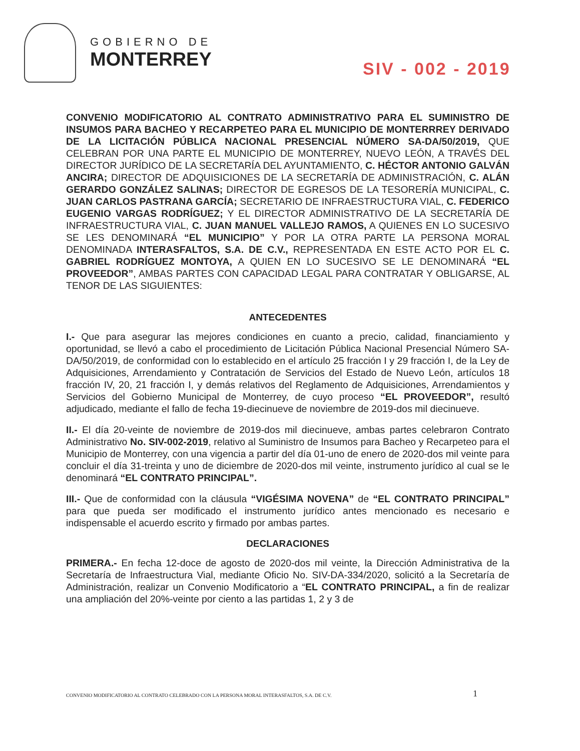GOBIERNO DE
MONTERREY
SIV - 002 - 2019
CONVENIO MODIFICATORIO AL CONTRATO ADMINISTRATIVO PARA EL SUMINISTRO DE INSUMOS PARA BACHEO Y RECARPETEO PARA EL MUNICIPIO DE MONTERRREY DERIVADO DE LA LICITACIÓN PÚBLICA NACIONAL PRESENCIAL NÚMERO SA-DA/50/2019, QUE CELEBRAN POR UNA PARTE EL MUNICIPIO DE MONTERREY, NUEVO LEÓN, A TRAVÉS DEL DIRECTOR JURÍDICO DE LA SECRETARÍA DEL AYUNTAMIENTO, C. HÉCTOR ANTONIO GALVÁN ANCIRA; DIRECTOR DE ADQUISICIONES DE LA SECRETARÍA DE ADMINISTRACIÓN, C. ALÁN GERARDO GONZÁLEZ SALINAS; DIRECTOR DE EGRESOS DE LA TESORERÍA MUNICIPAL, C. JUAN CARLOS PASTRANA GARCÍA; SECRETARIO DE INFRAESTRUCTURA VIAL, C. FEDERICO EUGENIO VARGAS RODRÍGUEZ; Y EL DIRECTOR ADMINISTRATIVO DE LA SECRETARÍA DE INFRAESTRUCTURA VIAL, C. JUAN MANUEL VALLEJO RAMOS, A QUIENES EN LO SUCESIVO SE LES DENOMINARÁ “EL MUNICIPIO” Y POR LA OTRA PARTE LA PERSONA MORAL DENOMINADA INTERASFALTOS, S.A. DE C.V., REPRESENTADA EN ESTE ACTO POR EL C. GABRIEL RODRÍGUEZ MONTOYA, A QUIEN EN LO SUCESIVO SE LE DENOMINARÁ “EL PROVEEDOR”, AMBAS PARTES CON CAPACIDAD LEGAL PARA CONTRATAR Y OBLIGARSE, AL TENOR DE LAS SIGUIENTES:
ANTECEDENTES
I.- Que para asegurar las mejores condiciones en cuanto a precio, calidad, financiamiento y oportunidad, se llevó a cabo el procedimiento de Licitación Pública Nacional Presencial Número SA-DA/50/2019, de conformidad con lo establecido en el artículo 25 fracción I y 29 fracción I, de la Ley de Adquisiciones, Arrendamiento y Contratación de Servicios del Estado de Nuevo León, artículos 18 fracción IV, 20, 21 fracción I, y demás relativos del Reglamento de Adquisiciones, Arrendamientos y Servicios del Gobierno Municipal de Monterrey, de cuyo proceso “EL PROVEEDOR”, resultó adjudicado, mediante el fallo de fecha 19-diecinueve de noviembre de 2019-dos mil diecinueve.
II.- El día 20-veinte de noviembre de 2019-dos mil diecinueve, ambas partes celebraron Contrato Administrativo No. SIV-002-2019, relativo al Suministro de Insumos para Bacheo y Recarpeteo para el Municipio de Monterrey, con una vigencia a partir del día 01-uno de enero de 2020-dos mil veinte para concluir el día 31-treinta y uno de diciembre de 2020-dos mil veinte, instrumento jurídico al cual se le denominará “EL CONTRATO PRINCIPAL”.
III.- Que de conformidad con la cláusula “VIGÉSIMA NOVENA” de “EL CONTRATO PRINCIPAL” para que pueda ser modificado el instrumento jurídico antes mencionado es necesario e indispensable el acuerdo escrito y firmado por ambas partes.
DECLARACIONES
PRIMERA.- En fecha 12-doce de agosto de 2020-dos mil veinte, la Dirección Administrativa de la Secretaría de Infraestructura Vial, mediante Oficio No. SIV-DA-334/2020, solicitó a la Secretaría de Administración, realizar un Convenio Modificatorio a “EL CONTRATO PRINCIPAL, a fin de realizar una ampliación del 20%-veinte por ciento a las partidas 1, 2 y 3 de
CONVENIO MODIFICATORIO AL CONTRATO CELEBRADO CON LA PERSONA MORAL INTERASFALTOS, S.A. DE C.V.
1